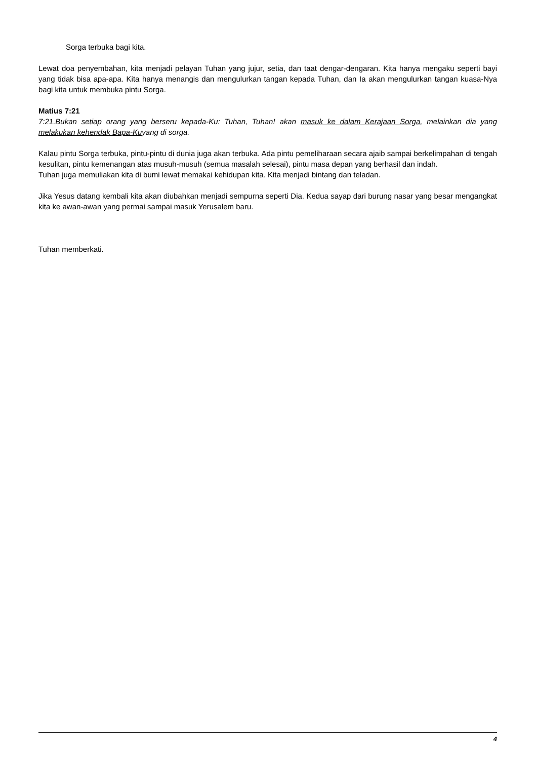Sorga terbuka bagi kita.
Lewat doa penyembahan, kita menjadi pelayan Tuhan yang jujur, setia, dan taat dengar-dengaran. Kita hanya mengaku seperti bayi yang tidak bisa apa-apa. Kita hanya menangis dan mengulurkan tangan kepada Tuhan, dan Ia akan mengulurkan tangan kuasa-Nya bagi kita untuk membuka pintu Sorga.
Matius 7:21
7:21.Bukan setiap orang yang berseru kepada-Ku: Tuhan, Tuhan! akan masuk ke dalam Kerajaan Sorga, melainkan dia yang melakukan kehendak Bapa-Kuyang di sorga.
Kalau pintu Sorga terbuka, pintu-pintu di dunia juga akan terbuka. Ada pintu pemeliharaan secara ajaib sampai berkelimpahan di tengah kesulitan, pintu kemenangan atas musuh-musuh (semua masalah selesai), pintu masa depan yang berhasil dan indah.
Tuhan juga memuliakan kita di bumi lewat memakai kehidupan kita. Kita menjadi bintang dan teladan.
Jika Yesus datang kembali kita akan diubahkan menjadi sempurna seperti Dia. Kedua sayap dari burung nasar yang besar mengangkat kita ke awan-awan yang permai sampai masuk Yerusalem baru.
Tuhan memberkati.
4